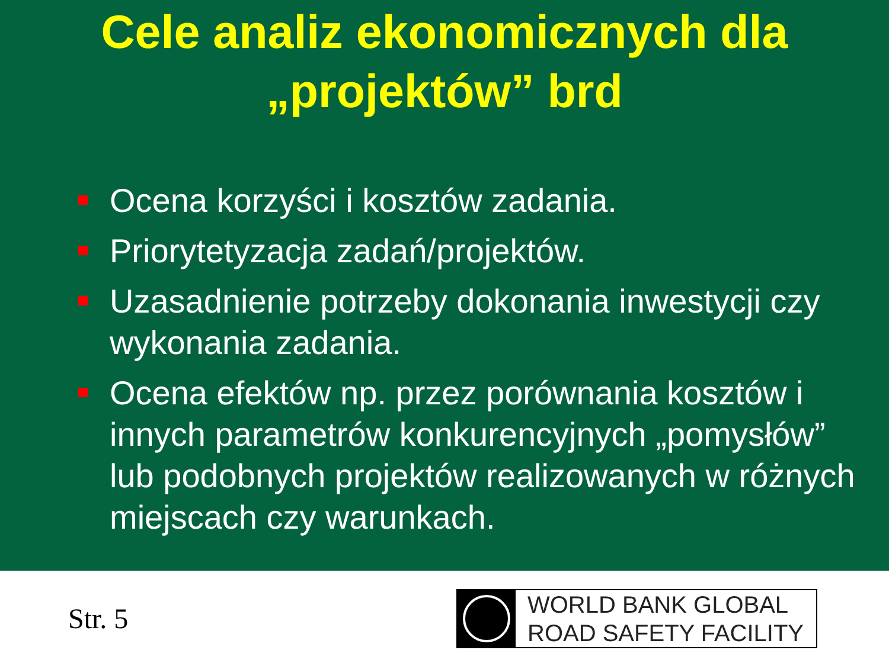Cele analiz ekonomicznych dla
„projektów” brd
Ocena korzyści i kosztów zadania.
Priorytetyzacja zadań/projektów.
Uzasadnienie potrzeby dokonania inwestycji czy wykonania zadania.
Ocena efektów np. przez porównania kosztów i innych parametrów konkurencyjnych „pomysłów” lub podobnych projektów realizowanych w różnych miejscach czy warunkach.
Str. 5
WORLD BANK GLOBAL
ROAD SAFETY FACILITY